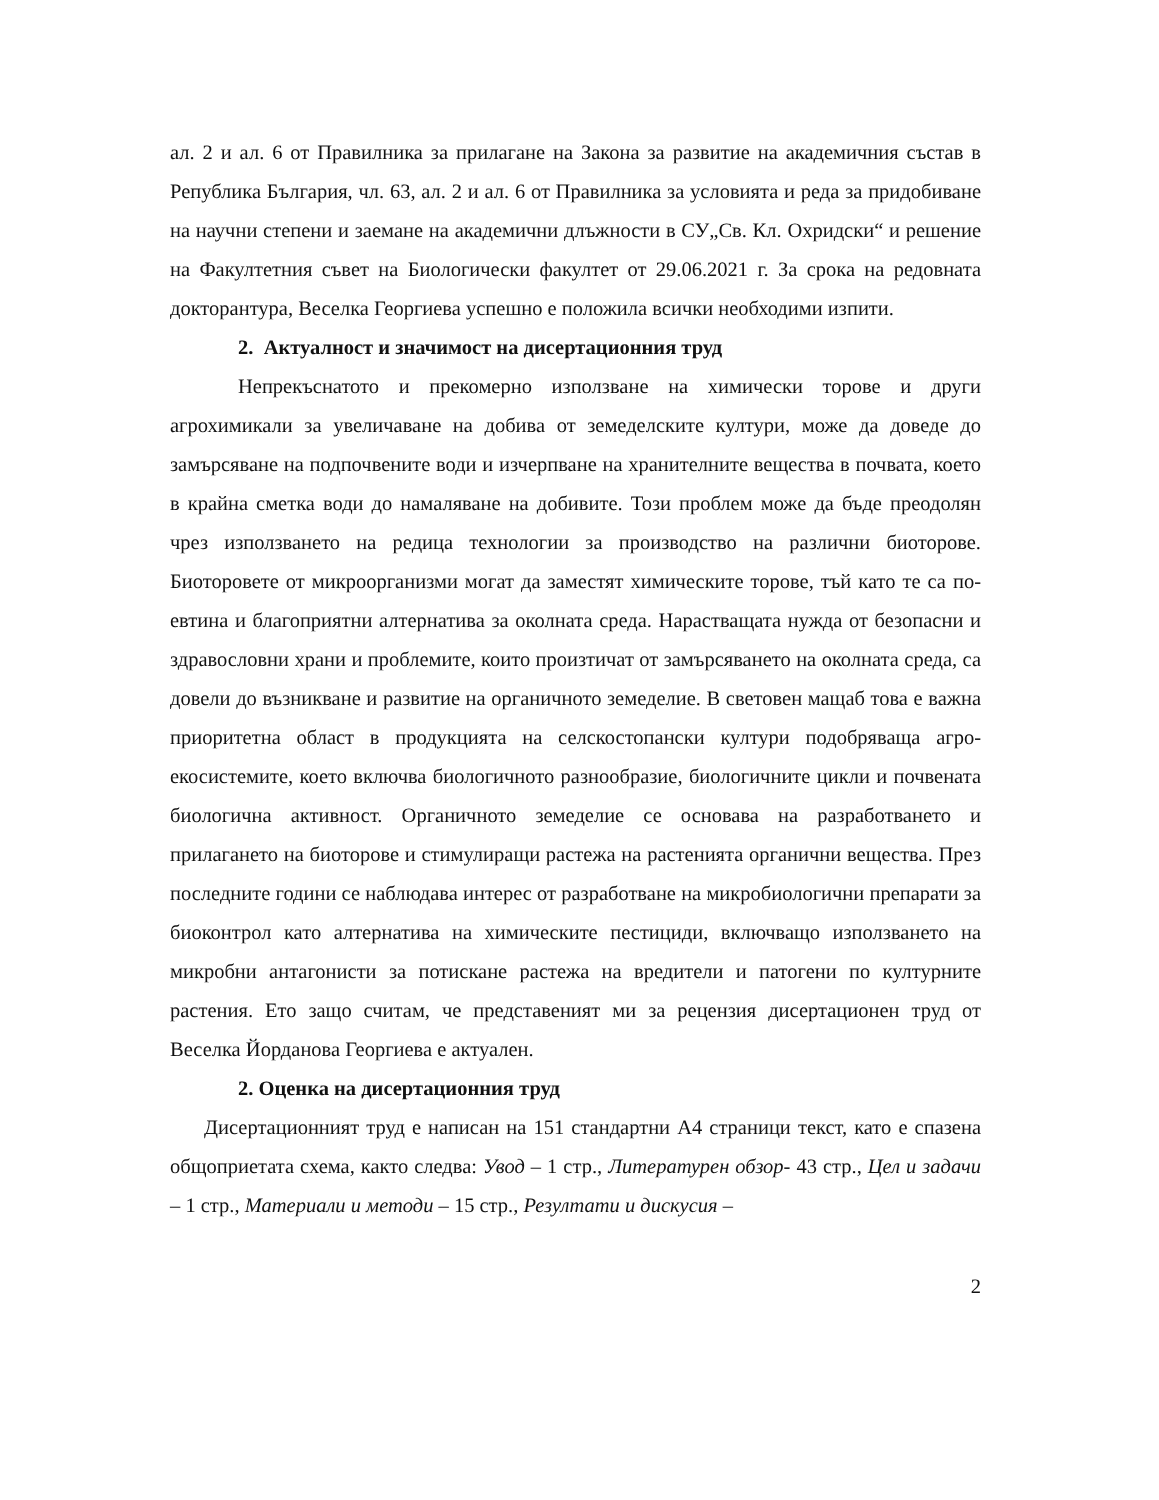ал. 2 и ал. 6 от Правилника за прилагане на Закона за развитие на академичния състав в Република България, чл. 63, ал. 2 и ал. 6 от Правилника за условията и реда за придобиване на научни степени и заемане на академични длъжности в СУ„Св. Кл. Охридски“ и решение на Факултетния съвет на Биологически факултет от 29.06.2021 г. За срока на редовната докторантура, Веселка Георгиева успешно е положила всички необходими изпити.
2. Актуалност и значимост на дисертационния труд
Непрекъснатото и прекомерно използване на химически торове и други агрохимикали за увеличаване на добива от земеделските култури, може да доведе до замърсяване на подпочвените води и изчерпване на хранителните вещества в почвата, което в крайна сметка води до намаляване на добивите. Този проблем може да бъде преодолян чрез използването на редица технологии за производство на различни биоторове. Биоторовете от микроорганизми могат да заместят химическите торове, тъй като те са по-евтина и благоприятни алтернатива за околната среда. Нарастващата нужда от безопасни и здравословни храни и проблемите, които произтичат от замърсяването на околната среда, са довели до възникване и развитие на органичното земеделие. В световен мащаб това е важна приоритетна област в продукцията на селскостопански култури подобряваща агро-екосистемите, което включва биологичното разнообразие, биологичните цикли и почвената биологична активност. Органичното земеделие се основава на разработването и прилагането на биоторове и стимулиращи растежа на растенията органични вещества. През последните години се наблюдава интерес от разработване на микробиологични препарати за биоконтрол като алтернатива на химическите пестициди, включващо използването на микробни антагонисти за потискане растежа на вредители и патогени по културните растения. Ето защо считам, че представеният ми за рецензия дисертационен труд от Веселка Йорданова Георгиева е актуален.
2. Оценка на дисертационния труд
Дисертационният труд е написан на 151 стандартни А4 страници текст, като е спазена общоприетата схема, както следва: Увод – 1 стр., Литературен обзор- 43 стр., Цел и задачи – 1 стр., Материали и методи – 15 стр., Резултати и дискусия –
2